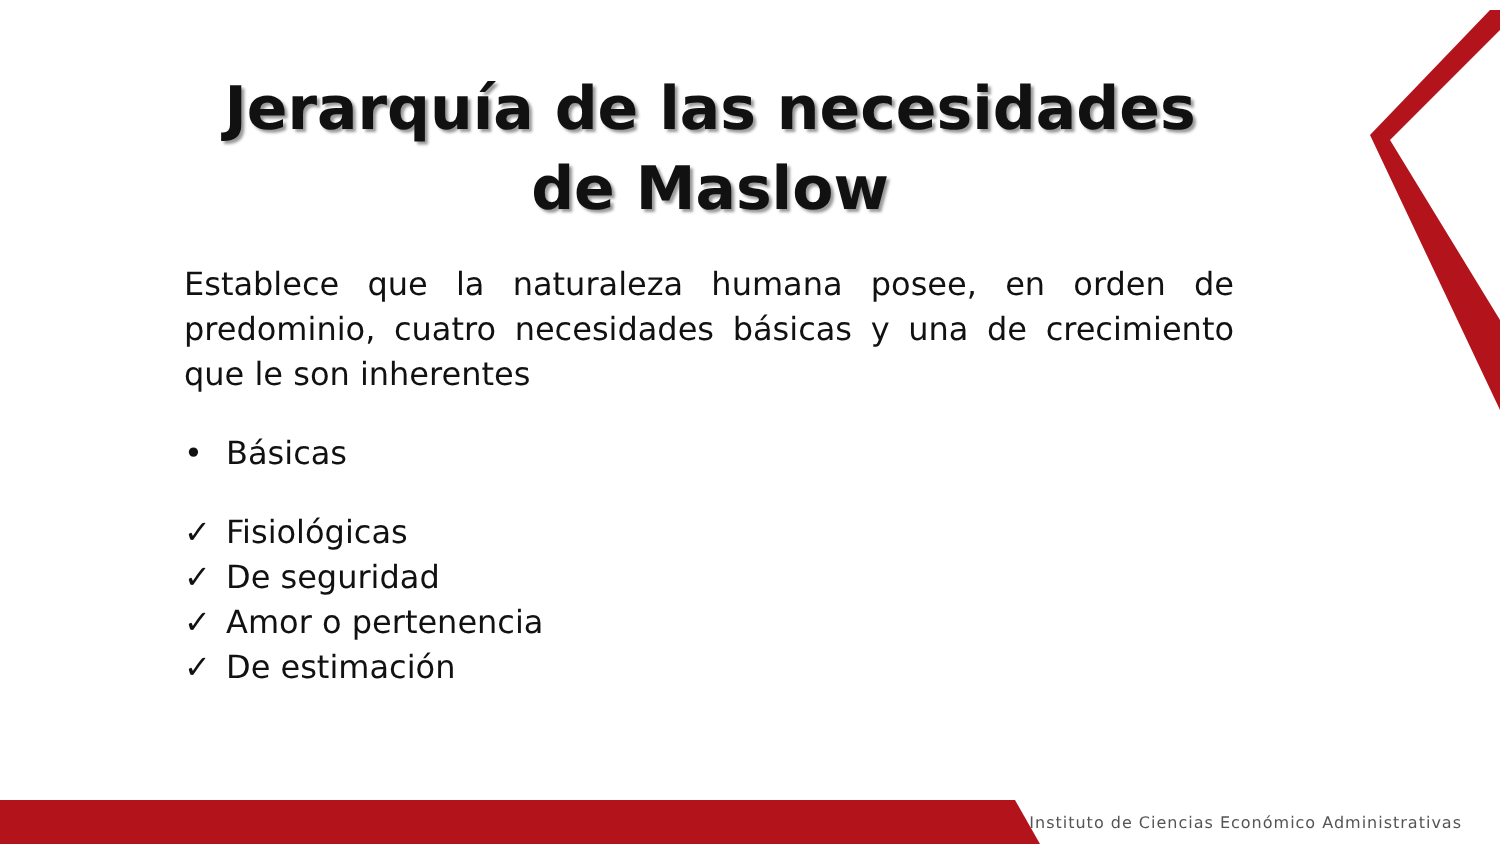Jerarquía de las necesidades
de Maslow
Establece que la naturaleza humana posee, en orden de predominio, cuatro necesidades básicas y una de crecimiento que le son inherentes
• Básicas
✓ Fisiológicas
✓ De seguridad
✓ Amor o pertenencia
✓ De estimación
Instituto de Ciencias Económico Administrativas